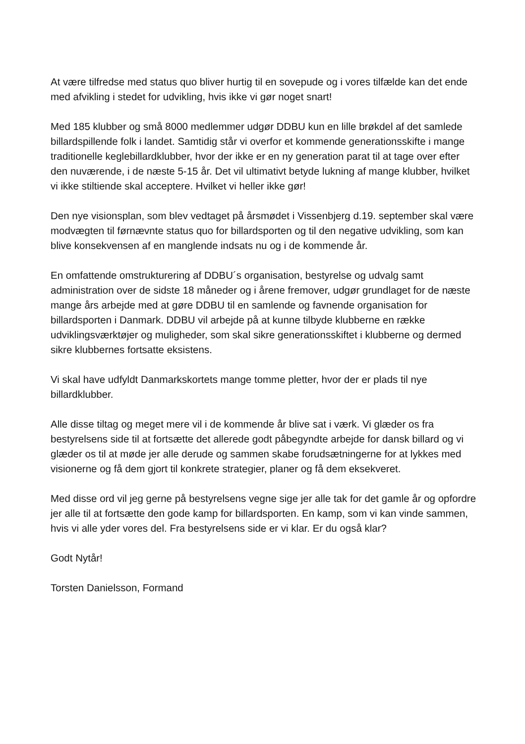At være tilfredse med status quo bliver hurtig til en sovepude og i vores tilfælde kan det ende med afvikling i stedet for udvikling, hvis ikke vi gør noget snart!
Med 185 klubber og små 8000 medlemmer udgør DDBU kun en lille brøkdel af det samlede billardspillende folk i landet. Samtidig står vi overfor et kommende generationsskifte i mange traditionelle keglebillardklubber, hvor der ikke er en ny generation parat til at tage over efter den nuværende, i de næste 5-15 år. Det vil ultimativt betyde lukning af mange klubber, hvilket vi ikke stiltiende skal acceptere. Hvilket vi heller ikke gør!
Den nye visionsplan, som blev vedtaget på årsmødet i Vissenbjerg d.19. september skal være modvægten til førnævnte status quo for billardsporten og til den negative udvikling, som kan blive konsekvensen af en manglende indsats nu og i de kommende år.
En omfattende omstrukturering af DDBU´s organisation, bestyrelse og udvalg samt administration over de sidste 18 måneder og i årene fremover, udgør grundlaget for de næste mange års arbejde med at gøre DDBU til en samlende og favnende organisation for billardsporten i Danmark. DDBU vil arbejde på at kunne tilbyde klubberne en række udviklingsværktøjer og muligheder, som skal sikre generationsskiftet i klubberne og dermed sikre klubbernes fortsatte eksistens.
Vi skal have udfyldt Danmarkskortets mange tomme pletter, hvor der er plads til nye billardklubber.
Alle disse tiltag og meget mere vil i de kommende år blive sat i værk. Vi glæder os fra bestyrelsens side til at fortsætte det allerede godt påbegyndte arbejde for dansk billard og vi glæder os til at møde jer alle derude og sammen skabe forudsætningerne for at lykkes med visionerne og få dem gjort til konkrete strategier, planer og få dem eksekveret.
Med disse ord vil jeg gerne på bestyrelsens vegne sige jer alle tak for det gamle år og opfordre jer alle til at fortsætte den gode kamp for billardsporten. En kamp, som vi kan vinde sammen, hvis vi alle yder vores del. Fra bestyrelsens side er vi klar. Er du også klar?
Godt Nytår!
Torsten Danielsson, Formand